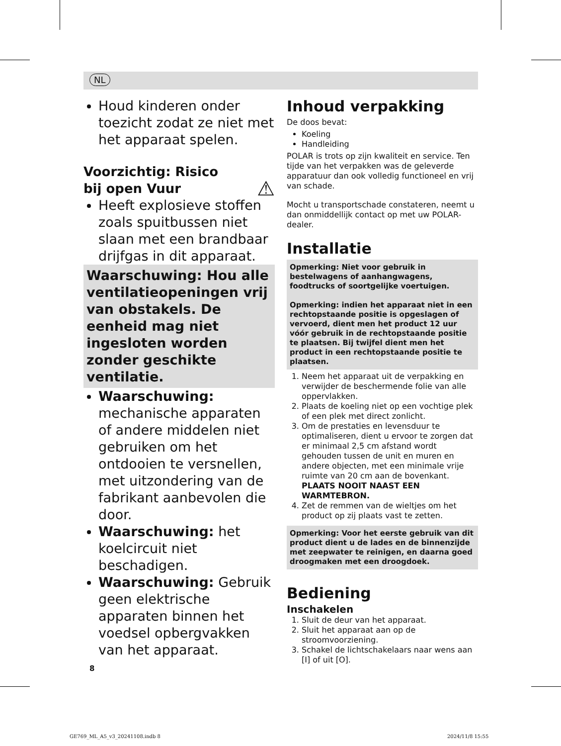NL
Houd kinderen onder toezicht zodat ze niet met het apparaat spelen.
Voorzichtig: Risico
bij open Vuur ⚠
Heeft explosieve stoffen zoals spuitbussen niet slaan met een brandbaar drijfgas in dit apparaat.
Waarschuwing: Hou alle ventilatieopeningen vrij van obstakels. De eenheid mag niet ingesloten worden zonder geschikte ventilatie.
Waarschuwing: mechanische apparaten of andere middelen niet gebruiken om het ontdooien te versnellen, met uitzondering van de fabrikant aanbevolen die door.
Waarschuwing: het koelcircuit niet beschadigen.
Waarschuwing: Gebruik geen elektrische apparaten binnen het voedsel opbergvakken van het apparaat.
Inhoud verpakking
De doos bevat:
Koeling
Handleiding
POLAR is trots op zijn kwaliteit en service. Ten tijde van het verpakken was de geleverde apparatuur dan ook volledig functioneel en vrij van schade.
Mocht u transportschade constateren, neemt u dan onmiddellijk contact op met uw POLAR-dealer.
Installatie
Opmerking: Niet voor gebruik in bestelwagens of aanhangwagens, foodtrucks of soortgelijke voertuigen.
Opmerking: indien het apparaat niet in een rechtopstaande positie is opgeslagen of vervoerd, dient men het product 12 uur vóór gebruik in de rechtopstaande positie te plaatsen. Bij twijfel dient men het product in een rechtopstaande positie te plaatsen.
1. Neem het apparaat uit de verpakking en verwijder de beschermende folie van alle oppervlakken.
2. Plaats de koeling niet op een vochtige plek of een plek met direct zonlicht.
3. Om de prestaties en levensduur te optimaliseren, dient u ervoor te zorgen dat er minimaal 2,5 cm afstand wordt gehouden tussen de unit en muren en andere objecten, met een minimale vrije ruimte van 20 cm aan de bovenkant. PLAATS NOOIT NAAST EEN WARMTEBRON.
4. Zet de remmen van de wieltjes om het product op zij plaats vast te zetten.
Opmerking: Voor het eerste gebruik van dit product dient u de lades en de binnenzijde met zeepwater te reinigen, en daarna goed droogmaken met een droogdoek.
Bediening
Inschakelen
1. Sluit de deur van het apparaat.
2. Sluit het apparaat aan op de stroomvoorziening.
3. Schakel de lichtschakelaars naar wens aan [I] of uit [O].
8
GE769_ML_A5_v3_20241108.indb 8 2024/11/8 15:55